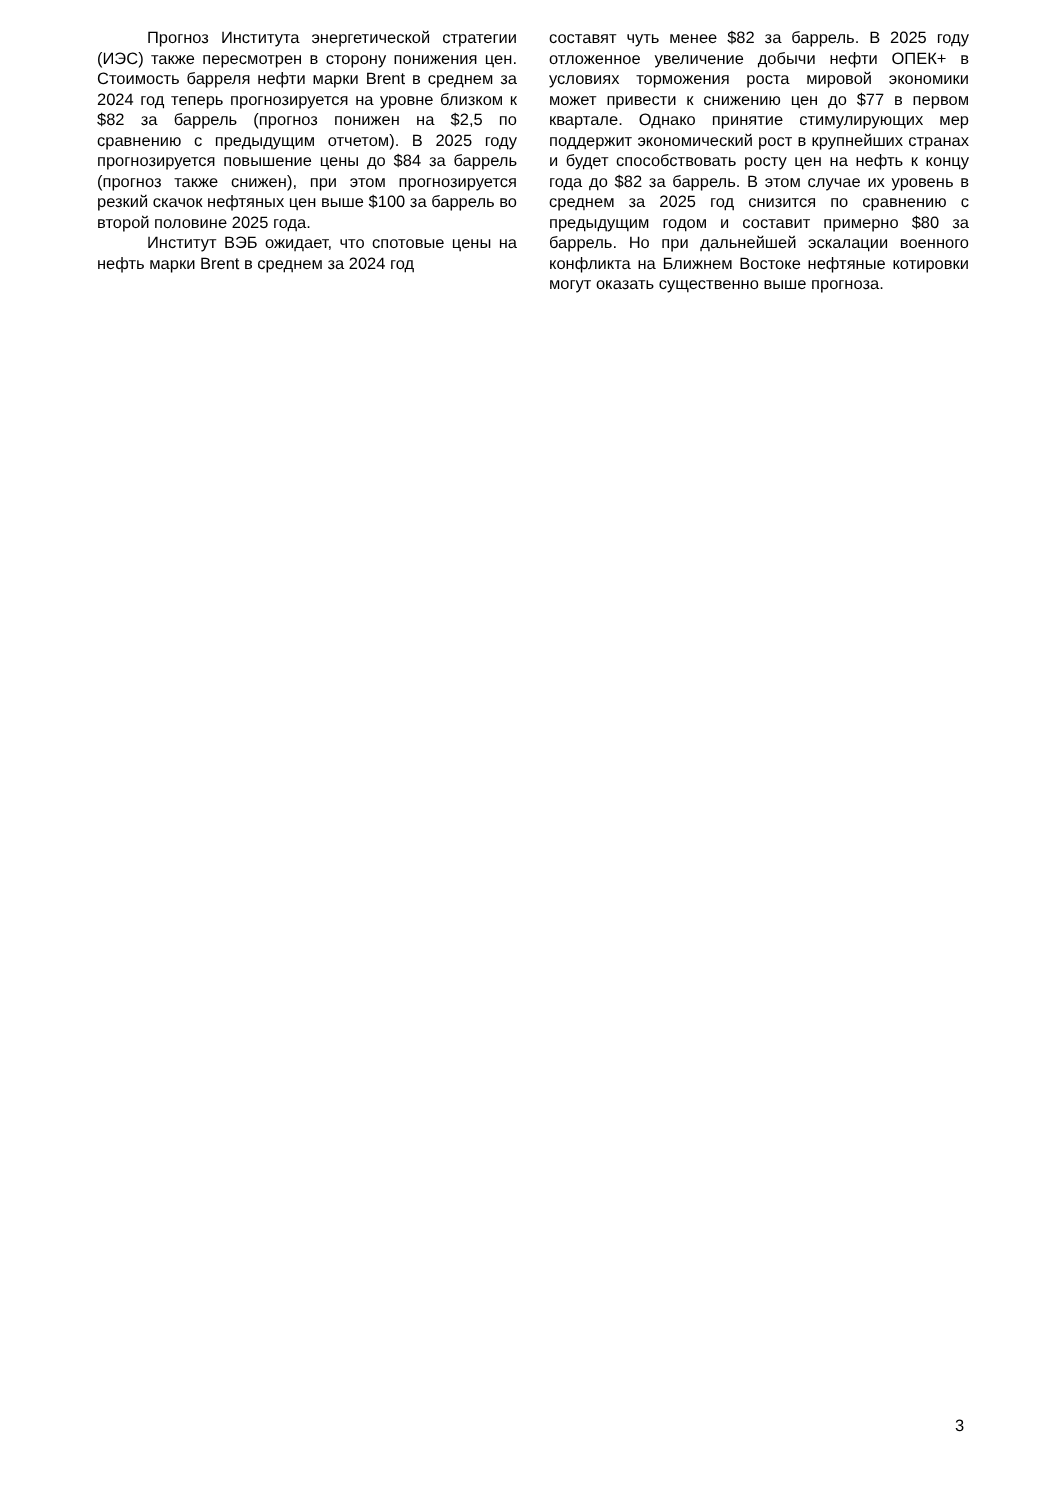Прогноз Института энергетической стратегии (ИЭС) также пересмотрен в сторону понижения цен. Стоимость барреля нефти марки Brent в среднем за 2024 год теперь прогнозируется на уровне близком к $82 за баррель (прогноз понижен на $2,5 по сравнению с предыдущим отчетом). В 2025 году прогнозируется повышение цены до $84 за баррель (прогноз также снижен), при этом прогнозируется резкий скачок нефтяных цен выше $100 за баррель во второй половине 2025 года.
Институт ВЭБ ожидает, что спотовые цены на нефть марки Brent в среднем за 2024 год
составят чуть менее $82 за баррель. В 2025 году отложенное увеличение добычи нефти ОПЕК+ в условиях торможения роста мировой экономики может привести к снижению цен до $77 в первом квартале. Однако принятие стимулирующих мер поддержит экономический рост в крупнейших странах и будет способствовать росту цен на нефть к концу года до $82 за баррель. В этом случае их уровень в среднем за 2025 год снизится по сравнению с предыдущим годом и составит примерно $80 за баррель. Но при дальнейшей эскалации военного конфликта на Ближнем Востоке нефтяные котировки могут оказать существенно выше прогноза.
3